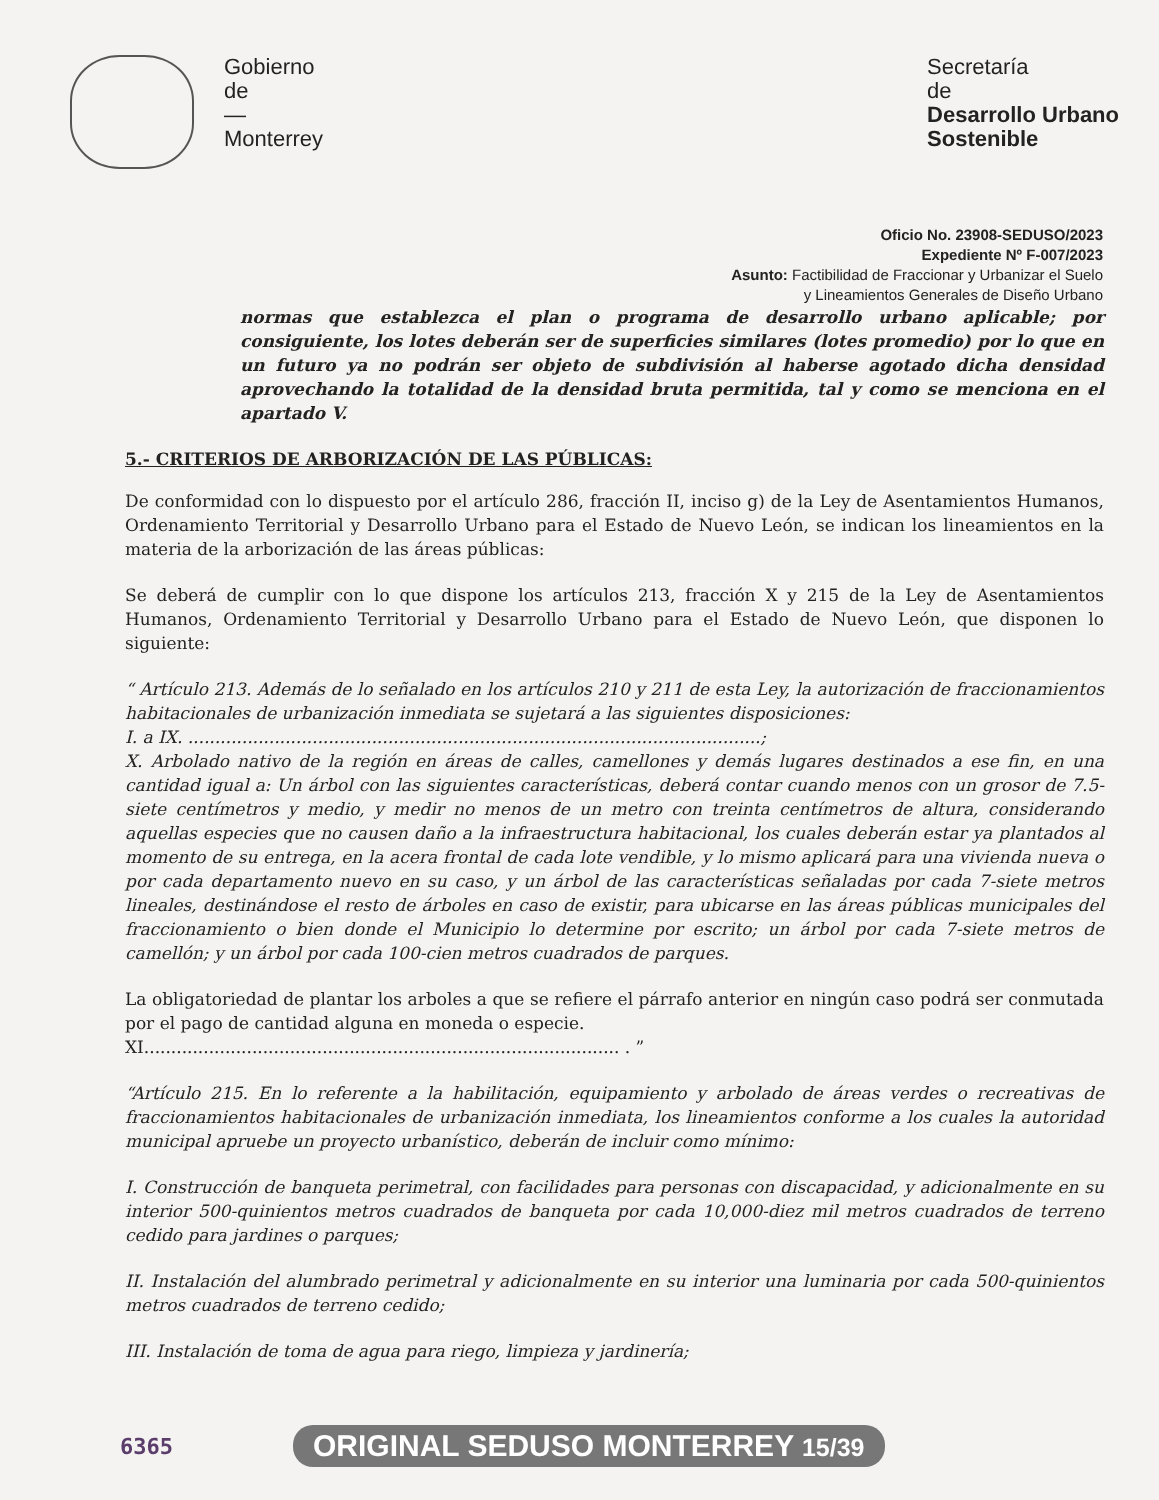Gobierno
de
—
Monterrey
Secretaría
de
Desarrollo Urbano
Sostenible
Oficio No. 23908-SEDUSO/2023
Expediente Nº F-007/2023
Asunto: Factibilidad de Fraccionar y Urbanizar el Suelo
y Lineamientos Generales de Diseño Urbano
normas que establezca el plan o programa de desarrollo urbano aplicable; por consiguiente, los lotes deberán ser de superficies similares (lotes promedio) por lo que en un futuro ya no podrán ser objeto de subdivisión al haberse agotado dicha densidad aprovechando la totalidad de la densidad bruta permitida, tal y como se menciona en el apartado V.
5.- CRITERIOS DE ARBORIZACIÓN DE LAS PÚBLICAS:
De conformidad con lo dispuesto por el artículo 286, fracción II, inciso g) de la Ley de Asentamientos Humanos, Ordenamiento Territorial y Desarrollo Urbano para el Estado de Nuevo León, se indican los lineamientos en la materia de la arborización de las áreas públicas:
Se deberá de cumplir con lo que dispone los artículos 213, fracción X y 215 de la Ley de Asentamientos Humanos, Ordenamiento Territorial y Desarrollo Urbano para el Estado de Nuevo León, que disponen lo siguiente:
“ Artículo 213. Además de lo señalado en los artículos 210 y 211 de esta Ley, la autorización de fraccionamientos habitacionales de urbanización inmediata se sujetará a las siguientes disposiciones:
I. a IX. ..........................................................................................................;
X. Arbolado nativo de la región en áreas de calles, camellones y demás lugares destinados a ese fin, en una cantidad igual a: Un árbol con las siguientes características, deberá contar cuando menos con un grosor de 7.5-siete centímetros y medio, y medir no menos de un metro con treinta centímetros de altura, considerando aquellas especies que no causen daño a la infraestructura habitacional, los cuales deberán estar ya plantados al momento de su entrega, en la acera frontal de cada lote vendible, y lo mismo aplicará para una vivienda nueva o por cada departamento nuevo en su caso, y un árbol de las características señaladas por cada 7-siete metros lineales, destinándose el resto de árboles en caso de existir, para ubicarse en las áreas públicas municipales del fraccionamiento o bien donde el Municipio lo determine por escrito; un árbol por cada 7-siete metros de camellón; y un árbol por cada 100-cien metros cuadrados de parques.
La obligatoriedad de plantar los arboles a que se refiere el párrafo anterior en ningún caso podrá ser conmutada por el pago de cantidad alguna en moneda o especie.
XI........................................................................................ . ”
“Artículo 215. En lo referente a la habilitación, equipamiento y arbolado de áreas verdes o recreativas de fraccionamientos habitacionales de urbanización inmediata, los lineamientos conforme a los cuales la autoridad municipal apruebe un proyecto urbanístico, deberán de incluir como mínimo:
I. Construcción de banqueta perimetral, con facilidades para personas con discapacidad, y adicionalmente en su interior 500-quinientos metros cuadrados de banqueta por cada 10,000-diez mil metros cuadrados de terreno cedido para jardines o parques;
II. Instalación del alumbrado perimetral y adicionalmente en su interior una luminaria por cada 500-quinientos metros cuadrados de terreno cedido;
III. Instalación de toma de agua para riego, limpieza y jardinería;
6365 ORIGINAL SEDUSO MONTERREY 15/39